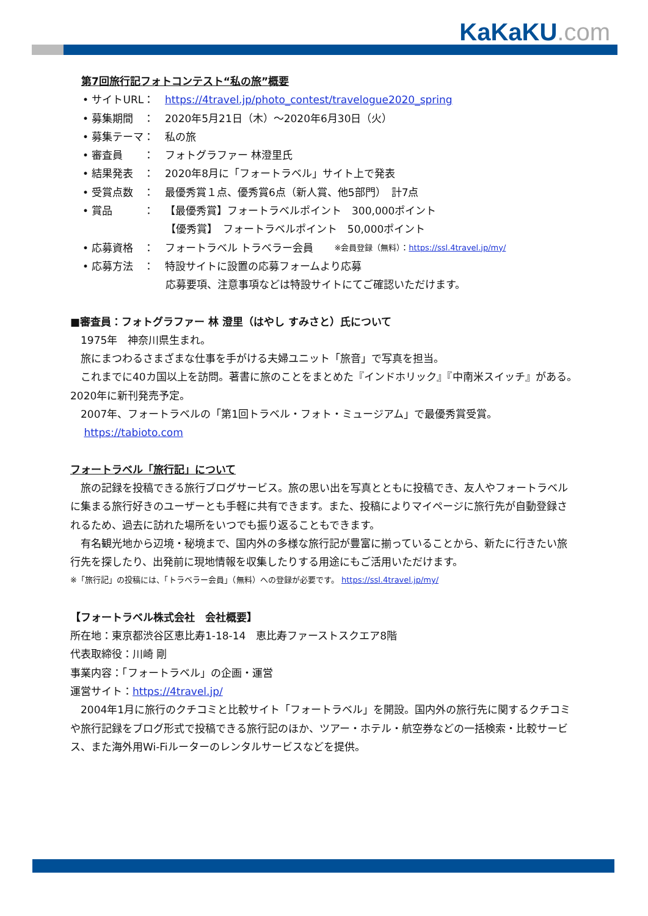KaKaKU.com
第7回旅行記フォトコンテスト“私の旅”概要
• サイトURL： https://4travel.jp/photo_contest/travelogue2020_spring
• 募集期間　： 2020年5月21日（木）～2020年6月30日（火）
• 募集テーマ： 私の旅
• 審査員　　： フォトグラファー 林澄里氏
• 結果発表　： 2020年8月に「フォートラベル」サイト上で発表
• 受賞点数　： 最優秀賞１点、優秀賞6点（新人賞、他5部門）　計7点
• 賞品　　　： 【最優秀賞】フォートラベルポイント　300,000ポイント
【優秀賞】　フォートラベルポイント　50,000ポイント
• 応募資格　： フォートラベル トラベラー会員　　※会員登録（無料）：https://ssl.4travel.jp/my/
• 応募方法　： 特設サイトに設置の応募フォームより応募
応募要項、注意事項などは特設サイトにてご確認いただけます。
■審査員：フォトグラファー 林 澄里（はやし すみさと）氏について
　1975年　神奈川県生まれ。
　旅にまつわるさまざまな仕事を手がける夫婦ユニット「旅音」で写真を担当。
　これまでに40カ国以上を訪問。著書に旅のことをまとめた『インドホリック』『中南米スイッチ』がある。2020年に新刊発売予定。
　2007年、フォートラベルの「第1回トラベル・フォト・ミュージアム」で最優秀賞受賞。
　 https://tabioto.com
フォートラベル「旅行記」について
　旅の記録を投稿できる旅行ブログサービス。旅の思い出を写真とともに投稿でき、友人やフォートラベルに集まる旅行好きのユーザーとも手軽に共有できます。また、投稿によりマイページに旅行先が自動登録されるため、過去に訪れた場所をいつでも振り返ることもできます。
　有名観光地から辺境・秘境まで、国内外の多様な旅行記が豊富に揃っていることから、新たに行きたい旅行先を探したり、出発前に現地情報を収集したりする用途にもご活用いただけます。
※「旅行記」の投稿には、「トラベラー会員」（無料）への登録が必要です。 https://ssl.4travel.jp/my/
【フォートラベル株式会社　会社概要】
所在地：東京都渋谷区恵比寿1-18-14　恵比寿ファーストスクエア8階
代表取締役：川崎 剛
事業内容：「フォートラベル」の企画・運営
運営サイト：https://4travel.jp/
　2004年1月に旅行のクチコミと比較サイト「フォートラベル」を開設。国内外の旅行先に関するクチコミや旅行記録をブログ形式で投稿できる旅行記のほか、ツアー・ホテル・航空券などの一括検索・比較サービス、また海外用Wi-Fiルーターのレンタルサービスなどを提供。